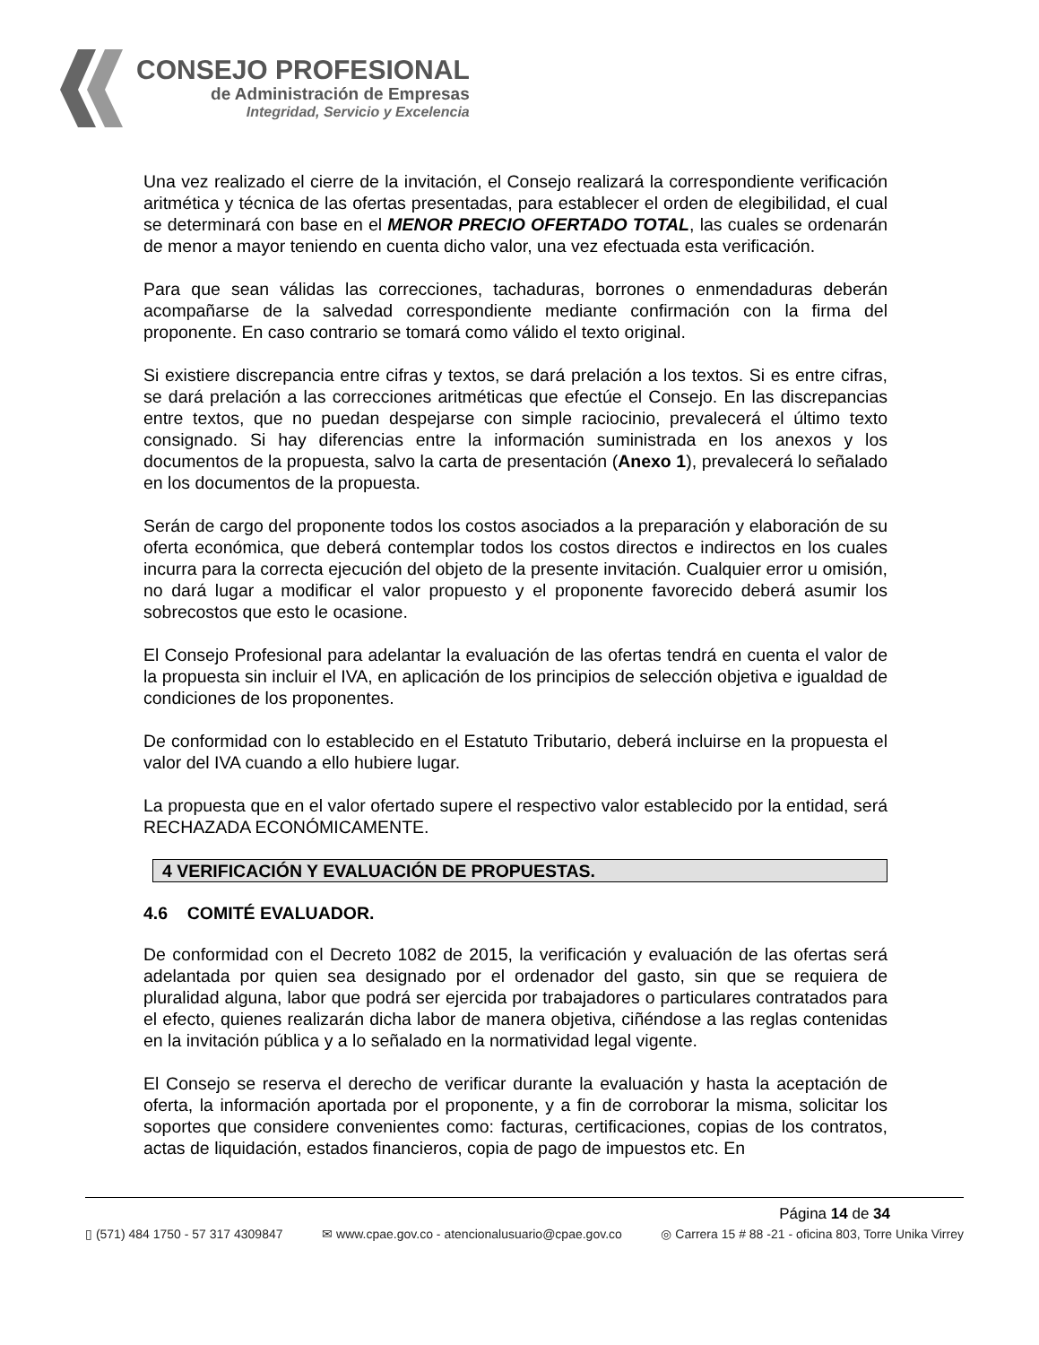CONSEJO PROFESIONAL
de Administración de Empresas
Integridad, Servicio y Excelencia
Una vez realizado el cierre de la invitación, el Consejo realizará la correspondiente verificación aritmética y técnica de las ofertas presentadas, para establecer el orden de elegibilidad, el cual se determinará con base en el MENOR PRECIO OFERTADO TOTAL, las cuales se ordenarán de menor a mayor teniendo en cuenta dicho valor, una vez efectuada esta verificación.
Para que sean válidas las correcciones, tachaduras, borrones o enmendaduras deberán acompañarse de la salvedad correspondiente mediante confirmación con la firma del proponente. En caso contrario se tomará como válido el texto original.
Si existiere discrepancia entre cifras y textos, se dará prelación a los textos. Si es entre cifras, se dará prelación a las correcciones aritméticas que efectúe el Consejo. En las discrepancias entre textos, que no puedan despejarse con simple raciocinio, prevalecerá el último texto consignado. Si hay diferencias entre la información suministrada en los anexos y los documentos de la propuesta, salvo la carta de presentación (Anexo 1), prevalecerá lo señalado en los documentos de la propuesta.
Serán de cargo del proponente todos los costos asociados a la preparación y elaboración de su oferta económica, que deberá contemplar todos los costos directos e indirectos en los cuales incurra para la correcta ejecución del objeto de la presente invitación. Cualquier error u omisión, no dará lugar a modificar el valor propuesto y el proponente favorecido deberá asumir los sobrecostos que esto le ocasione.
El Consejo Profesional para adelantar la evaluación de las ofertas tendrá en cuenta el valor de la propuesta sin incluir el IVA, en aplicación de los principios de selección objetiva e igualdad de condiciones de los proponentes.
De conformidad con lo establecido en el Estatuto Tributario, deberá incluirse en la propuesta el valor del IVA cuando a ello hubiere lugar.
La propuesta que en el valor ofertado supere el respectivo valor establecido por la entidad, será RECHAZADA ECONÓMICAMENTE.
4 VERIFICACIÓN Y EVALUACIÓN DE PROPUESTAS.
4.6 COMITÉ EVALUADOR.
De conformidad con el Decreto 1082 de 2015, la verificación y evaluación de las ofertas será adelantada por quien sea designado por el ordenador del gasto, sin que se requiera de pluralidad alguna, labor que podrá ser ejercida por trabajadores o particulares contratados para el efecto, quienes realizarán dicha labor de manera objetiva, ciñéndose a las reglas contenidas en la invitación pública y a lo señalado en la normatividad legal vigente.
El Consejo se reserva el derecho de verificar durante la evaluación y hasta la aceptación de oferta, la información aportada por el proponente, y a fin de corroborar la misma, solicitar los soportes que considere convenientes como: facturas, certificaciones, copias de los contratos, actas de liquidación, estados financieros, copia de pago de impuestos etc. En
Página 14 de 34
▯ (571) 484 1750 - 57 317 4309847 ✉ www.cpae.gov.co - atencionalusuario@cpae.gov.co ◎ Carrera 15 # 88 -21 - oficina 803, Torre Unika Virrey